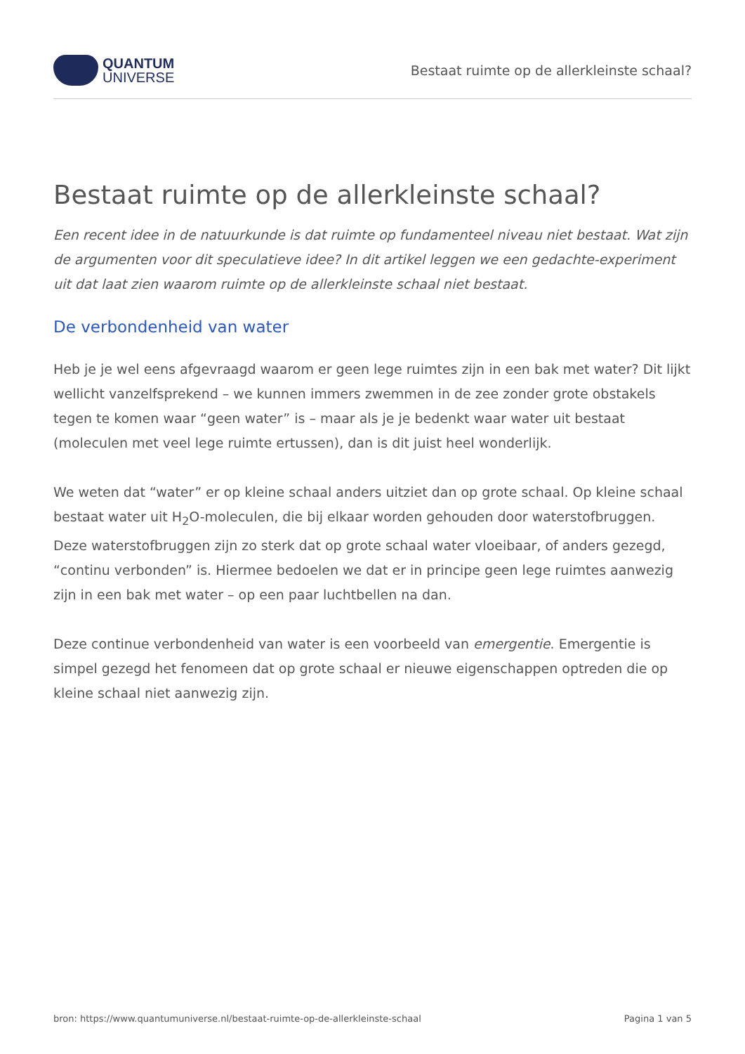QUANTUM
UNIVERSE
Bestaat ruimte op de allerkleinste schaal?
Bestaat ruimte op de allerkleinste schaal?
Een recent idee in de natuurkunde is dat ruimte op fundamenteel niveau niet bestaat. Wat zijn de argumenten voor dit speculatieve idee? In dit artikel leggen we een gedachte-experiment uit dat laat zien waarom ruimte op de allerkleinste schaal niet bestaat.
De verbondenheid van water
Heb je je wel eens afgevraagd waarom er geen lege ruimtes zijn in een bak met water? Dit lijkt wellicht vanzelfsprekend – we kunnen immers zwemmen in de zee zonder grote obstakels tegen te komen waar “geen water” is – maar als je je bedenkt waar water uit bestaat (moleculen met veel lege ruimte ertussen), dan is dit juist heel wonderlijk.
We weten dat “water” er op kleine schaal anders uitziet dan op grote schaal. Op kleine schaal bestaat water uit H<sub>2</sub>O-moleculen, die bij elkaar worden gehouden door waterstofbruggen. Deze waterstofbruggen zijn zo sterk dat op grote schaal water vloeibaar, of anders gezegd, “continu verbonden” is. Hiermee bedoelen we dat er in principe geen lege ruimtes aanwezig zijn in een bak met water – op een paar luchtbellen na dan.
Deze continue verbondenheid van water is een voorbeeld van emergentie. Emergentie is simpel gezegd het fenomeen dat op grote schaal er nieuwe eigenschappen optreden die op kleine schaal niet aanwezig zijn.
bron: https://www.quantumuniverse.nl/bestaat-ruimte-op-de-allerkleinste-schaal Pagina 1 van 5